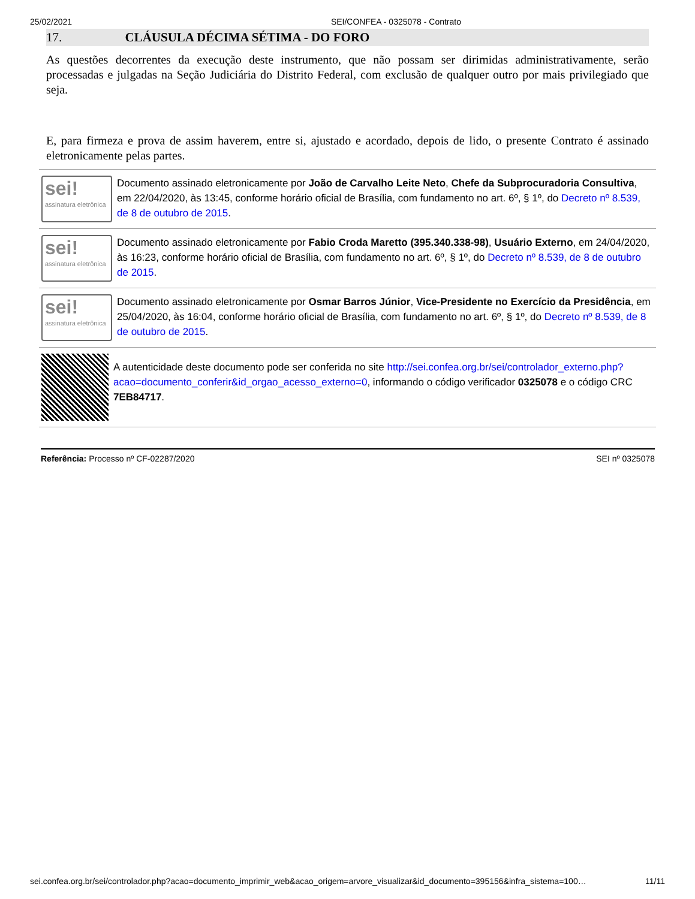25/02/2021 SEI/CONFEA - 0325078 - Contrato
17. CLÁUSULA DÉCIMA SÉTIMA - DO FORO
As questões decorrentes da execução deste instrumento, que não possam ser dirimidas administrativamente, serão processadas e julgadas na Seção Judiciária do Distrito Federal, com exclusão de qualquer outro por mais privilegiado que seja.
E, para firmeza e prova de assim haverem, entre si, ajustado e acordado, depois de lido, o presente Contrato é assinado eletronicamente pelas partes.
sei!
assinatura eletrônica
Documento assinado eletronicamente por João de Carvalho Leite Neto, Chefe da Subprocuradoria Consultiva, em 22/04/2020, às 13:45, conforme horário oficial de Brasília, com fundamento no art. 6º, § 1º, do Decreto nº 8.539, de 8 de outubro de 2015.
sei!
assinatura eletrônica
Documento assinado eletronicamente por Fabio Croda Maretto (395.340.338-98), Usuário Externo, em 24/04/2020, às 16:23, conforme horário oficial de Brasília, com fundamento no art. 6º, § 1º, do Decreto nº 8.539, de 8 de outubro de 2015.
sei!
assinatura eletrônica
Documento assinado eletronicamente por Osmar Barros Júnior, Vice-Presidente no Exercício da Presidência, em 25/04/2020, às 16:04, conforme horário oficial de Brasília, com fundamento no art. 6º, § 1º, do Decreto nº 8.539, de 8 de outubro de 2015.
A autenticidade deste documento pode ser conferida no site http://sei.confea.org.br/sei/controlador_externo.php?acao=documento_conferir&id_orgao_acesso_externo=0, informando o código verificador 0325078 e o código CRC 7EB84717.
Referência: Processo nº CF-02287/2020 SEI nº 0325078
sei.confea.org.br/sei/controlador.php?acao=documento_imprimir_web&acao_origem=arvore_visualizar&id_documento=395156&infra_sistema=100… 11/11